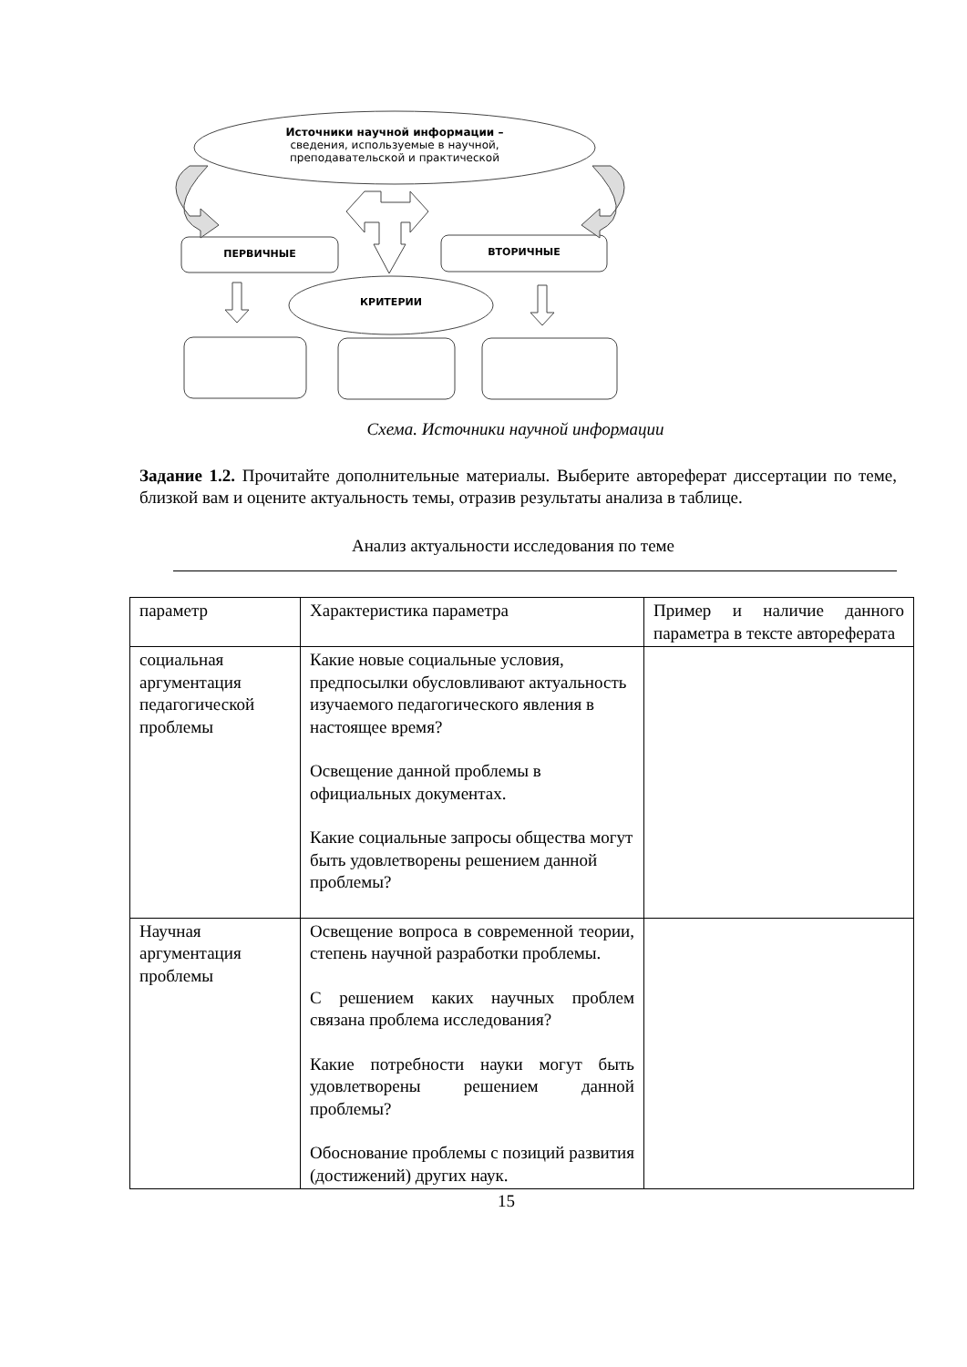Источники научной информации –
сведения, используемые в научной,
преподавательской и практической
ПЕРВИЧНЫЕ ВТОРИЧНЫЕ
КРИТЕРИИ
Схема. Источники научной информации
Задание 1.2. Прочитайте дополнительные материалы. Выберите автореферат диссертации по теме, близкой вам и оцените актуальность темы, отразив результаты анализа в таблице.
Анализ актуальности исследования по теме
| параметр | Характеристика параметра | Пример и наличие данного параметра в тексте автореферата |
| социальная аргументация педагогической проблемы | Какие новые социальные условия, предпосылки обусловливают актуальность изучаемого педагогического явления в настоящее время? Освещение данной проблемы в официальных документах. Какие социальные запросы общества могут быть удовлетворены решением данной проблемы? | |
| Научная аргументация проблемы | Освещение вопроса в современной теории, степень научной разработки проблемы. С решением каких научных проблем связана проблема исследования? Какие потребности науки могут быть удовлетворены решением данной проблемы? Обоснование проблемы с позиций развития (достижений) других наук. | |
15